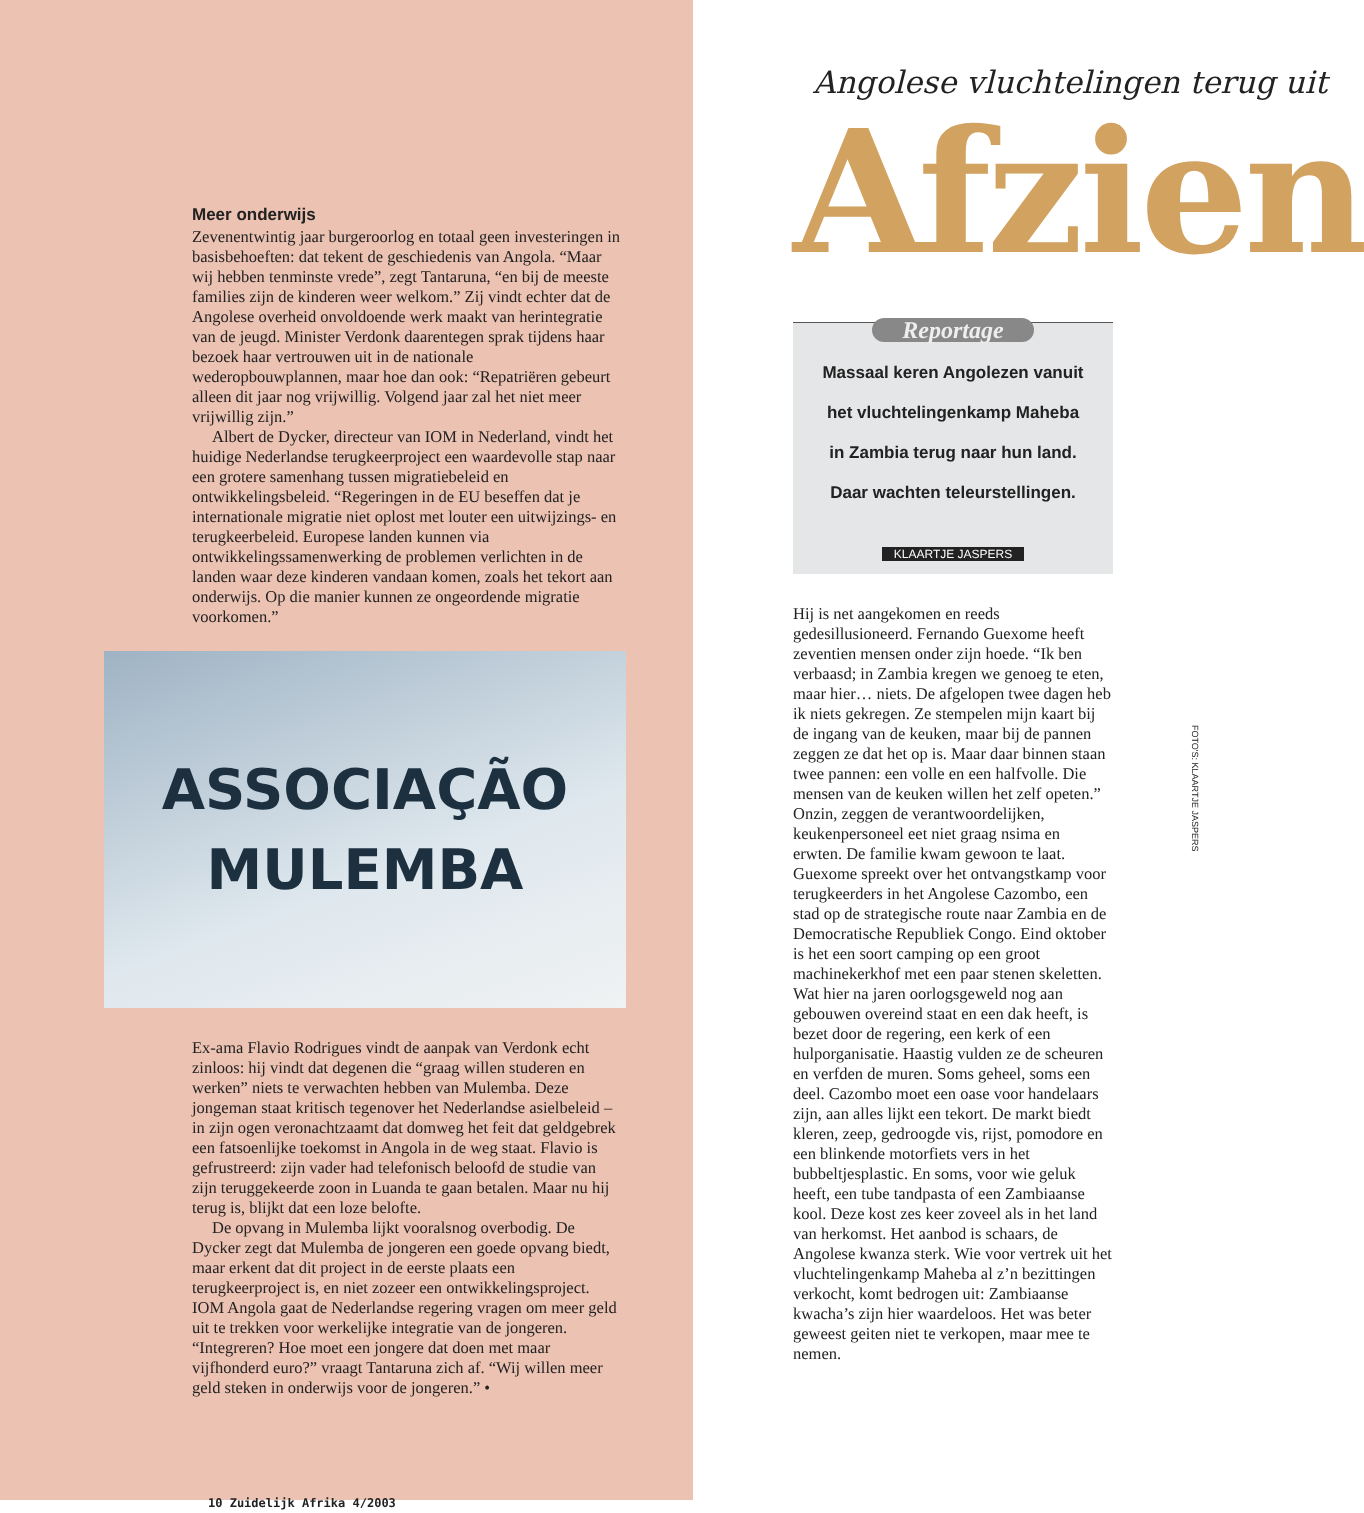Meer onderwijs
Zevenentwintig jaar burgeroorlog en totaal geen investeringen in basisbehoeften: dat tekent de geschiedenis van Angola. “Maar wij hebben tenminste vrede”, zegt Tantaruna, “en bij de meeste families zijn de kinderen weer welkom.” Zij vindt echter dat de Angolese overheid onvoldoende werk maakt van herintegratie van de jeugd. Minister Verdonk daarentegen sprak tijdens haar bezoek haar vertrouwen uit in de nationale wederopbouwplannen, maar hoe dan ook: “Repatriëren gebeurt alleen dit jaar nog vrijwillig. Volgend jaar zal het niet meer vrijwillig zijn.”
Albert de Dycker, directeur van IOM in Nederland, vindt het huidige Nederlandse terugkeerproject een waardevolle stap naar een grotere samenhang tussen migratiebeleid en ontwikkelingsbeleid. “Regeringen in de EU beseffen dat je internationale migratie niet oplost met louter een uitwijzings- en terugkeerbeleid. Europese landen kunnen via ontwikkelingssamenwerking de problemen verlichten in de landen waar deze kinderen vandaan komen, zoals het tekort aan onderwijs. Op die manier kunnen ze ongeordende migratie voorkomen.”
ASSOCIAÇÃO
MULEMBA
Ex-ama Flavio Rodrigues vindt de aanpak van Verdonk echt zinloos: hij vindt dat degenen die “graag willen studeren en werken” niets te verwachten hebben van Mulemba. Deze jongeman staat kritisch tegenover het Nederlandse asielbeleid – in zijn ogen veronachtzaamt dat domweg het feit dat geldgebrek een fatsoenlijke toekomst in Angola in de weg staat. Flavio is gefrustreerd: zijn vader had telefonisch beloofd de studie van zijn teruggekeerde zoon in Luanda te gaan betalen. Maar nu hij terug is, blijkt dat een loze belofte.
De opvang in Mulemba lijkt vooralsnog overbodig. De Dycker zegt dat Mulemba de jongeren een goede opvang biedt, maar erkent dat dit project in de eerste plaats een terugkeerproject is, en niet zozeer een ontwikkelingsproject. IOM Angola gaat de Nederlandse regering vragen om meer geld uit te trekken voor werkelijke integratie van de jongeren. “Integreren? Hoe moet een jongere dat doen met maar vijfhonderd euro?” vraagt Tantaruna zich af. “Wij willen meer geld steken in onderwijs voor de jongeren.” •
10 Zuidelijk Afrika 4/2003
Angolese vluchtelingen terug uit
Afzien
Reportage
Massaal keren Angolezen vanuit
het vluchtelingenkamp Maheba
in Zambia terug naar hun land.
Daar wachten teleurstellingen.
KLAARTJE JASPERS
Hij is net aangekomen en reeds gedesillusioneerd. Fernando Guexome heeft zeventien mensen onder zijn hoede. “Ik ben verbaasd; in Zambia kregen we genoeg te eten, maar hier… niets. De afgelopen twee dagen heb ik niets gekregen. Ze stempelen mijn kaart bij de ingang van de keuken, maar bij de pannen zeggen ze dat het op is. Maar daar binnen staan twee pannen: een volle en een halfvolle. Die mensen van de keuken willen het zelf opeten.” Onzin, zeggen de verantwoordelijken, keukenpersoneel eet niet graag nsima en erwten. De familie kwam gewoon te laat. Guexome spreekt over het ontvangstkamp voor terugkeerders in het Angolese Cazombo, een stad op de strategische route naar Zambia en de Democratische Republiek Congo. Eind oktober is het een soort camping op een groot machinekerkhof met een paar stenen skeletten. Wat hier na jaren oorlogsgeweld nog aan gebouwen overeind staat en een dak heeft, is bezet door de regering, een kerk of een hulporganisatie. Haastig vulden ze de scheuren en verfden de muren. Soms geheel, soms een deel. Cazombo moet een oase voor handelaars zijn, aan alles lijkt een tekort. De markt biedt kleren, zeep, gedroogde vis, rijst, pomodore en een blinkende motorfiets vers in het bubbeltjesplastic. En soms, voor wie geluk heeft, een tube tandpasta of een Zambiaanse kool. Deze kost zes keer zoveel als in het land van herkomst. Het aanbod is schaars, de Angolese kwanza sterk. Wie voor vertrek uit het vluchtelingenkamp Maheba al z’n bezittingen verkocht, komt bedrogen uit: Zambiaanse kwacha’s zijn hier waardeloos. Het was beter geweest geiten niet te verkopen, maar mee te nemen.
FOTO'S: KLAARTJE JASPERS